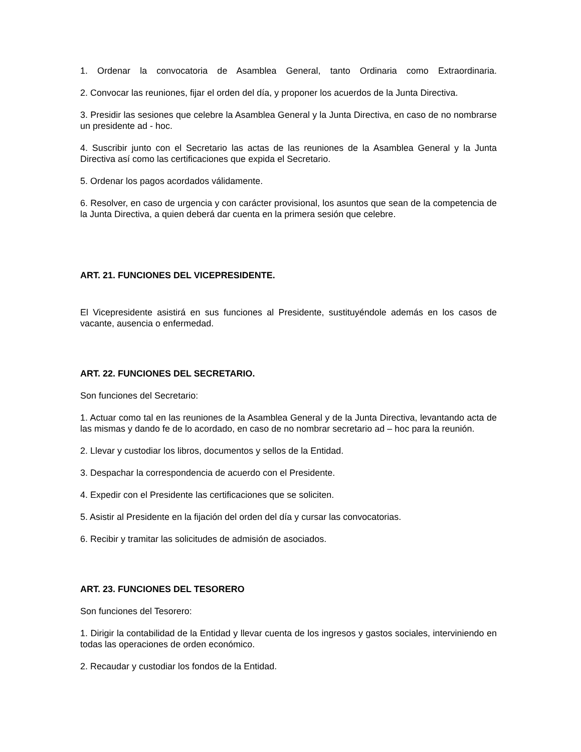1. Ordenar la convocatoria de Asamblea General, tanto Ordinaria como Extraordinaria.
2. Convocar las reuniones, fijar el orden del día, y proponer los acuerdos de la Junta Directiva.
3. Presidir las sesiones que celebre la Asamblea General y la Junta Directiva, en caso de no nombrarse un presidente ad - hoc.
4. Suscribir junto con el Secretario las actas de las reuniones de la Asamblea General y la Junta Directiva así como las certificaciones que expida el Secretario.
5. Ordenar los pagos acordados válidamente.
6. Resolver, en caso de urgencia y con carácter provisional, los asuntos que sean de la competencia de la Junta Directiva, a quien deberá dar cuenta en la primera sesión que celebre.
ART. 21. FUNCIONES DEL VICEPRESIDENTE.
El Vicepresidente asistirá en sus funciones al Presidente, sustituyéndole además en los casos de vacante, ausencia o enfermedad.
ART. 22. FUNCIONES DEL SECRETARIO.
Son funciones del Secretario:
1. Actuar como tal en las reuniones de la Asamblea General y de la Junta Directiva, levantando acta de las mismas y dando fe de lo acordado, en caso de no nombrar secretario ad – hoc para la reunión.
2. Llevar y custodiar los libros, documentos y sellos de la Entidad.
3. Despachar la correspondencia de acuerdo con el Presidente.
4. Expedir con el Presidente las certificaciones que se soliciten.
5. Asistir al Presidente en la fijación del orden del día y cursar las convocatorias.
6. Recibir y tramitar las solicitudes de admisión de asociados.
ART. 23. FUNCIONES DEL TESORERO
Son funciones del Tesorero:
1. Dirigir la contabilidad de la Entidad y llevar cuenta de los ingresos y gastos sociales, interviniendo en todas las operaciones de orden económico.
2. Recaudar y custodiar los fondos de la Entidad.